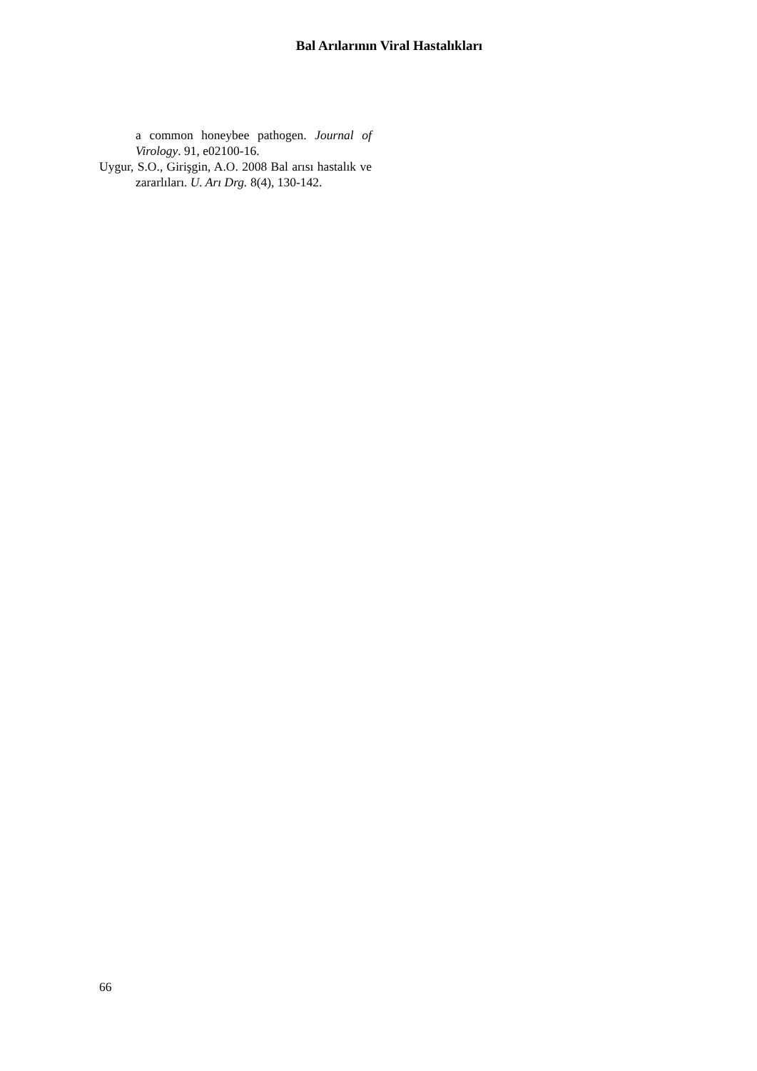Bal Arılarının Viral Hastalıkları
a common honeybee pathogen. Journal of Virology. 91, e02100-16.
Uygur, S.O., Girişgin, A.O. 2008 Bal arısı hastalık ve zararlıları. U. Arı Drg. 8(4), 130-142.
66